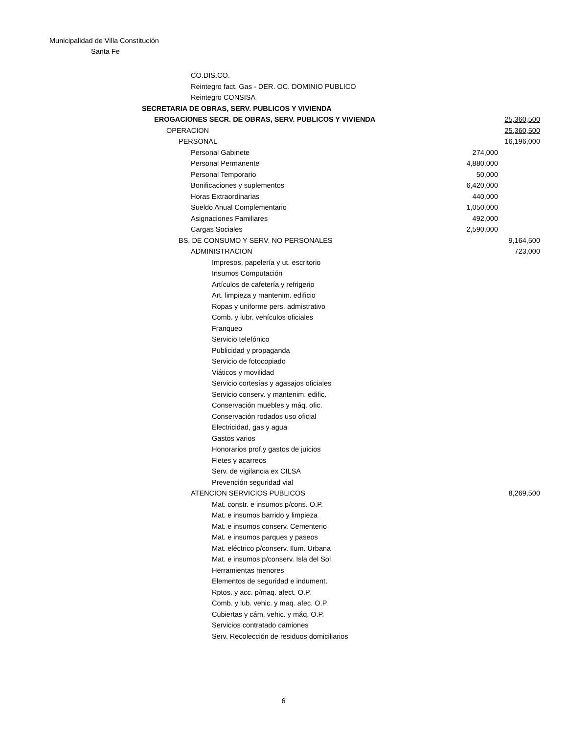Municipalidad de Villa Constitución
Santa Fe
| CO.DIS.CO. | | |
| Reintegro fact. Gas - DER. OC. DOMINIO PUBLICO | | |
| Reintegro CONSISA | | |
| SECRETARIA DE OBRAS, SERV. PUBLICOS Y VIVIENDA | | |
| EROGACIONES SECR. DE OBRAS, SERV. PUBLICOS Y VIVIENDA | | 25,360,500 |
| OPERACION | | 25,360,500 |
| PERSONAL | | 16,196,000 |
| Personal Gabinete | 274,000 | |
| Personal Permanente | 4,880,000 | |
| Personal Temporario | 50,000 | |
| Bonificaciones y suplementos | 6,420,000 | |
| Horas Extraordinarias | 440,000 | |
| Sueldo Anual Complementario | 1,050,000 | |
| Asignaciones Familiares | 492,000 | |
| Cargas Sociales | 2,590,000 | |
| BS. DE CONSUMO Y SERV. NO PERSONALES | | 9,164,500 |
| ADMINISTRACION | | 723,000 |
| Impresos, papelería y ut. escritorio | | |
| Insumos Computación | | |
| Artículos de cafetería y refrigerio | | |
| Art. limpieza y mantenim. edificio | | |
| Ropas y uniforme pers. admistrativo | | |
| Comb. y lubr. vehículos oficiales | | |
| Franqueo | | |
| Servicio telefónico | | |
| Publicidad y propaganda | | |
| Servicio de fotocopiado | | |
| Viáticos y movilidad | | |
| Servicio cortesías y agasajos oficiales | | |
| Servicio conserv. y mantenim. edific. | | |
| Conservación muebles y máq. ofic. | | |
| Conservación rodados uso oficial | | |
| Electricidad, gas y agua | | |
| Gastos varios | | |
| Honorarios prof.y gastos de juicios | | |
| Fletes y acarreos | | |
| Serv. de vigilancia ex CILSA | | |
| Prevención seguridad vial | | |
| ATENCION SERVICIOS PUBLICOS | | 8,269,500 |
| Mat. constr. e insumos p/cons. O.P. | | |
| Mat. e insumos barrido y limpieza | | |
| Mat. e insumos conserv. Cementerio | | |
| Mat. e insumos parques y paseos | | |
| Mat. eléctrico p/conserv. Ilum. Urbana | | |
| Mat. e insumos p/conserv. Isla del Sol | | |
| Herramientas menores | | |
| Elementos de seguridad e indument. | | |
| Rptos. y acc. p/maq. afect. O.P. | | |
| Comb. y lub. vehic. y maq. afec. O.P. | | |
| Cubiertas y cám. vehic. y máq. O.P. | | |
| Servicios contratado camiones | | |
| Serv. Recolección de residuos domiciliarios | | |
6